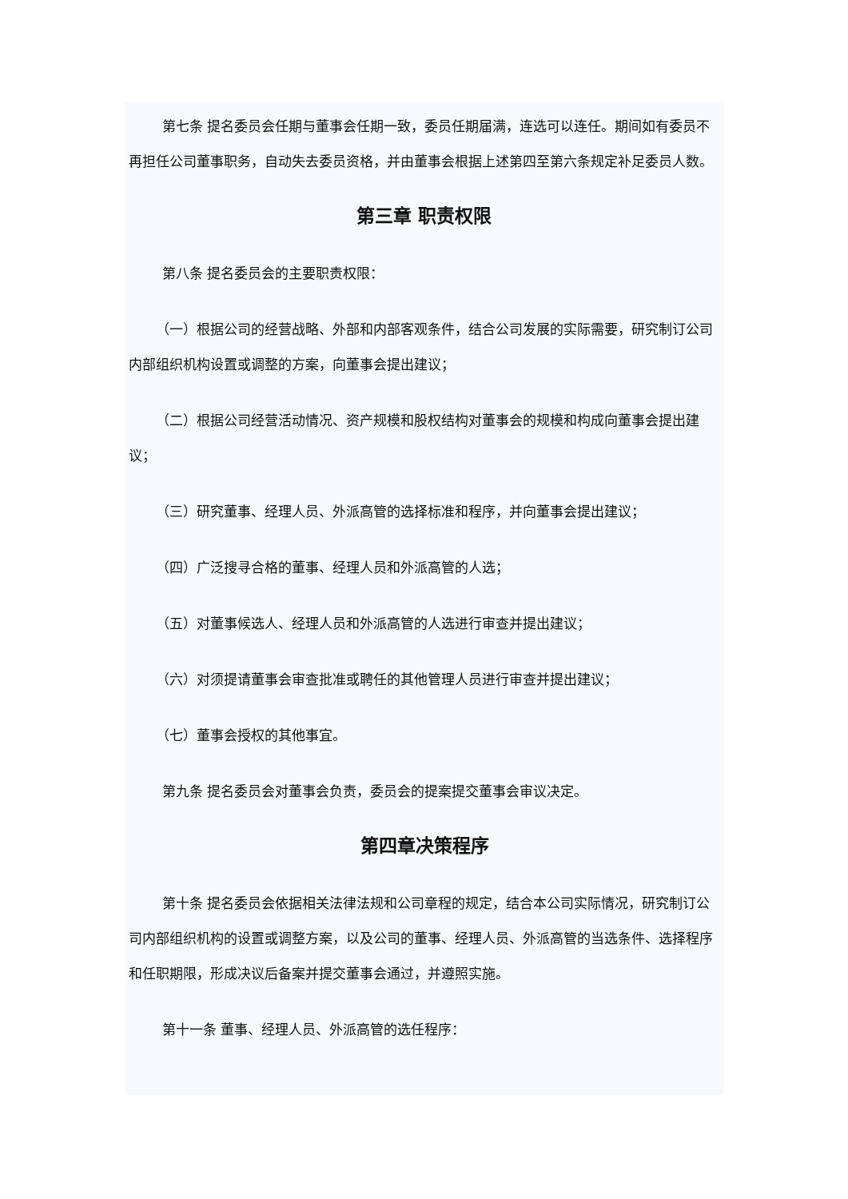第七条 提名委员会任期与董事会任期一致，委员任期届满，连选可以连任。期间如有委员不再担任公司董事职务，自动失去委员资格，并由董事会根据上述第四至第六条规定补足委员人数。
第三章 职责权限
第八条 提名委员会的主要职责权限：
（一）根据公司的经营战略、外部和内部客观条件，结合公司发展的实际需要，研究制订公司内部组织机构设置或调整的方案，向董事会提出建议；
（二）根据公司经营活动情况、资产规模和股权结构对董事会的规模和构成向董事会提出建议；
（三）研究董事、经理人员、外派高管的选择标准和程序，并向董事会提出建议；
（四）广泛搜寻合格的董事、经理人员和外派高管的人选；
（五）对董事候选人、经理人员和外派高管的人选进行审查并提出建议；
（六）对须提请董事会审查批准或聘任的其他管理人员进行审查并提出建议；
（七）董事会授权的其他事宜。
第九条 提名委员会对董事会负责，委员会的提案提交董事会审议决定。
第四章决策程序
第十条 提名委员会依据相关法律法规和公司章程的规定，结合本公司实际情况，研究制订公司内部组织机构的设置或调整方案，以及公司的董事、经理人员、外派高管的当选条件、选择程序和任职期限，形成决议后备案并提交董事会通过，并遵照实施。
第十一条 董事、经理人员、外派高管的选任程序：